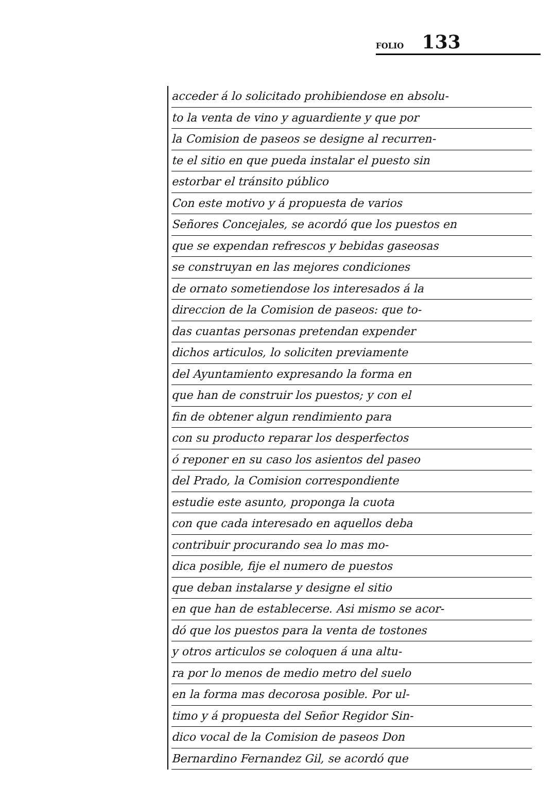FOLIO 133
acceder á lo solicitado prohibiendose en absolu-
to la venta de vino y aguardiente y que por
la Comision de paseos se designe al recurren-
te el sitio en que pueda instalar el puesto sin
estorbar el tránsito público
Con este motivo y á propuesta de varios
Señores Concejales, se acordó que los puestos en
que se expendan refrescos y bebidas gaseosas
se construyan en las mejores condiciones
de ornato sometiendose los interesados á la
direccion de la Comision de paseos: que to-
das cuantas personas pretendan expender
dichos articulos, lo soliciten previamente
del Ayuntamiento expresando la forma en
que han de construir los puestos; y con el
fin de obtener algun rendimiento para
con su producto reparar los desperfectos
ó reponer en su caso los asientos del paseo
del Prado, la Comision correspondiente
estudie este asunto, proponga la cuota
con que cada interesado en aquellos deba
contribuir procurando sea lo mas mo-
dica posible, fije el numero de puestos
que deban instalarse y designe el sitio
en que han de establecerse. Asi mismo se acor-
dó que los puestos para la venta de tostones
y otros articulos se coloquen á una altu-
ra por lo menos de medio metro del suelo
en la forma mas decorosa posible. Por ul-
timo y á propuesta del Señor Regidor Sin-
dico vocal de la Comision de paseos Don
Bernardino Fernandez Gil, se acordó que